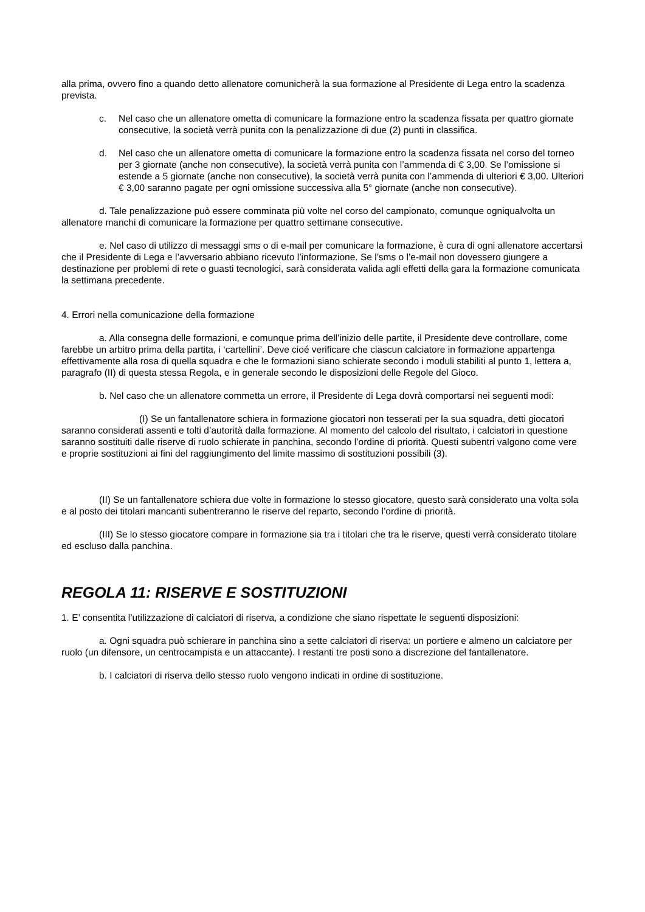alla prima, ovvero fino a quando detto allenatore comunicherà la sua formazione al Presidente di Lega entro la scadenza prevista.
c. Nel caso che un allenatore ometta di comunicare la formazione entro la scadenza fissata per quattro giornate consecutive, la società verrà punita con la penalizzazione di due (2) punti in classifica.
d. Nel caso che un allenatore ometta di comunicare la formazione entro la scadenza fissata nel corso del torneo per 3 giornate (anche non consecutive), la società verrà punita con l’ammenda di € 3,00. Se l’omissione si estende a 5 giornate (anche non consecutive), la società verrà punita con l’ammenda di ulteriori € 3,00. Ulteriori € 3,00 saranno pagate per ogni omissione successiva alla 5° giornate (anche non consecutive).
d. Tale penalizzazione può essere comminata più volte nel corso del campionato, comunque ogniqualvolta un allenatore manchi di comunicare la formazione per quattro settimane consecutive.
e. Nel caso di utilizzo di messaggi sms o di e-mail per comunicare la formazione, è cura di ogni allenatore accertarsi che il Presidente di Lega e l’avversario abbiano ricevuto l’informazione. Se l’sms o l’e-mail non dovessero giungere a destinazione per problemi di rete o guasti tecnologici, sarà considerata valida agli effetti della gara la formazione comunicata la settimana precedente.
4. Errori nella comunicazione della formazione
a. Alla consegna delle formazioni, e comunque prima dell’inizio delle partite, il Presidente deve controllare, come farebbe un arbitro prima della partita, i ‘cartellini’. Deve cioé verificare che ciascun calciatore in formazione appartenga effettivamente alla rosa di quella squadra e che le formazioni siano schierate secondo i moduli stabiliti al punto 1, lettera a, paragrafo (II) di questa stessa Regola, e in generale secondo le disposizioni delle Regole del Gioco.
b. Nel caso che un allenatore commetta un errore, il Presidente di Lega dovrà comportarsi nei seguenti modi:
(I) Se un fantallenatore schiera in formazione giocatori non tesserati per la sua squadra, detti giocatori saranno considerati assenti e tolti d’autorità dalla formazione. Al momento del calcolo del risultato, i calciatori in questione saranno sostituiti dalle riserve di ruolo schierate in panchina, secondo l’ordine di priorità. Questi subentri valgono come vere e proprie sostituzioni ai fini del raggiungimento del limite massimo di sostituzioni possibili (3).
(II) Se un fantallenatore schiera due volte in formazione lo stesso giocatore, questo sarà considerato una volta sola e al posto dei titolari mancanti subentreranno le riserve del reparto, secondo l’ordine di priorità.
(III) Se lo stesso giocatore compare in formazione sia tra i titolari che tra le riserve, questi verrà considerato titolare ed escluso dalla panchina.
REGOLA 11: RISERVE E SOSTITUZIONI
1. E’ consentita l’utilizzazione di calciatori di riserva, a condizione che siano rispettate le seguenti disposizioni:
a. Ogni squadra può schierare in panchina sino a sette calciatori di riserva: un portiere e almeno un calciatore per ruolo (un difensore, un centrocampista e un attaccante). I restanti tre posti sono a discrezione del fantallenatore.
b. I calciatori di riserva dello stesso ruolo vengono indicati in ordine di sostituzione.